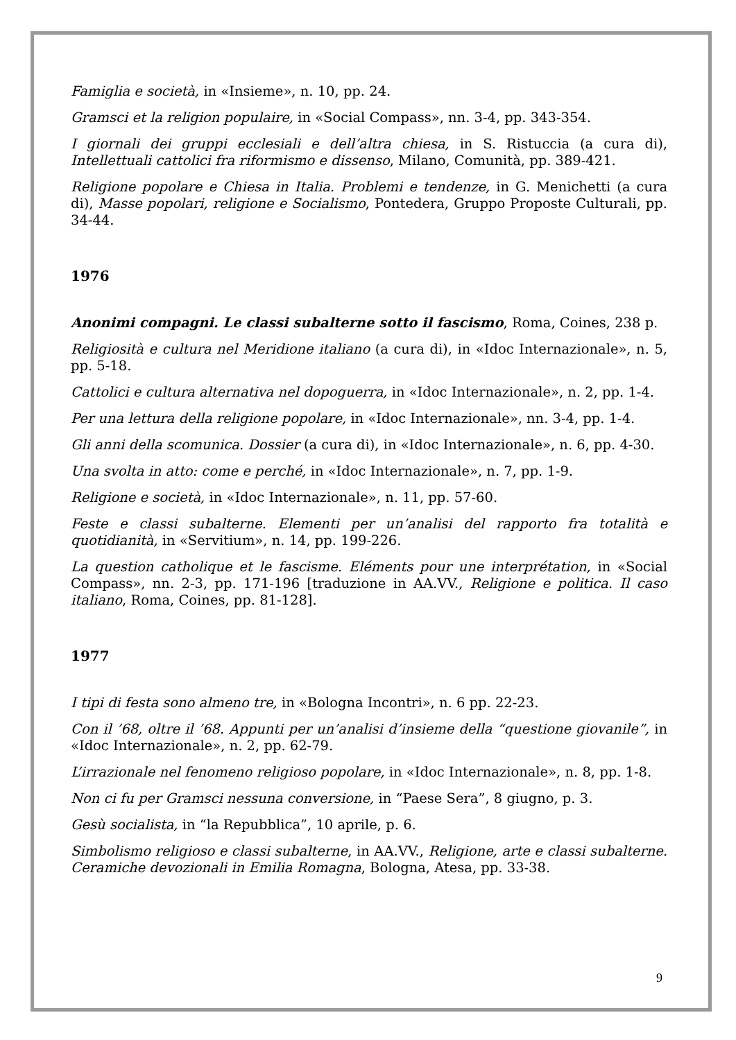Famiglia e società, in «Insieme», n. 10, pp. 24.
Gramsci et la religion populaire, in «Social Compass», nn. 3-4, pp. 343-354.
I giornali dei gruppi ecclesiali e dell’altra chiesa, in S. Ristuccia (a cura di), Intellettuali cattolici fra riformismo e dissenso, Milano, Comunità, pp. 389-421.
Religione popolare e Chiesa in Italia. Problemi e tendenze, in G. Menichetti (a cura di), Masse popolari, religione e Socialismo, Pontedera, Gruppo Proposte Culturali, pp. 34-44.
1976
Anonimi compagni. Le classi subalterne sotto il fascismo, Roma, Coines, 238 p.
Religiosità e cultura nel Meridione italiano (a cura di), in «Idoc Internazionale», n. 5, pp. 5-18.
Cattolici e cultura alternativa nel dopoguerra, in «Idoc Internazionale», n. 2, pp. 1-4.
Per una lettura della religione popolare, in «Idoc Internazionale», nn. 3-4, pp. 1-4.
Gli anni della scomunica. Dossier (a cura di), in «Idoc Internazionale», n. 6, pp. 4-30.
Una svolta in atto: come e perché, in «Idoc Internazionale», n. 7, pp. 1-9.
Religione e società, in «Idoc Internazionale», n. 11, pp. 57-60.
Feste e classi subalterne. Elementi per un’analisi del rapporto fra totalità e quotidianità, in «Servitium», n. 14, pp. 199-226.
La question catholique et le fascisme. Eléments pour une interprétation, in «Social Compass», nn. 2-3, pp. 171-196 [traduzione in AA.VV., Religione e politica. Il caso italiano, Roma, Coines, pp. 81-128].
1977
I tipi di festa sono almeno tre, in «Bologna Incontri», n. 6 pp. 22-23.
Con il ’68, oltre il ’68. Appunti per un’analisi d’insieme della “questione giovanile”, in «Idoc Internazionale», n. 2, pp. 62-79.
L’irrazionale nel fenomeno religioso popolare, in «Idoc Internazionale», n. 8, pp. 1-8.
Non ci fu per Gramsci nessuna conversione, in “Paese Sera”, 8 giugno, p. 3.
Gesù socialista, in “la Repubblica”, 10 aprile, p. 6.
Simbolismo religioso e classi subalterne, in AA.VV., Religione, arte e classi subalterne. Ceramiche devozionali in Emilia Romagna, Bologna, Atesa, pp. 33-38.
9